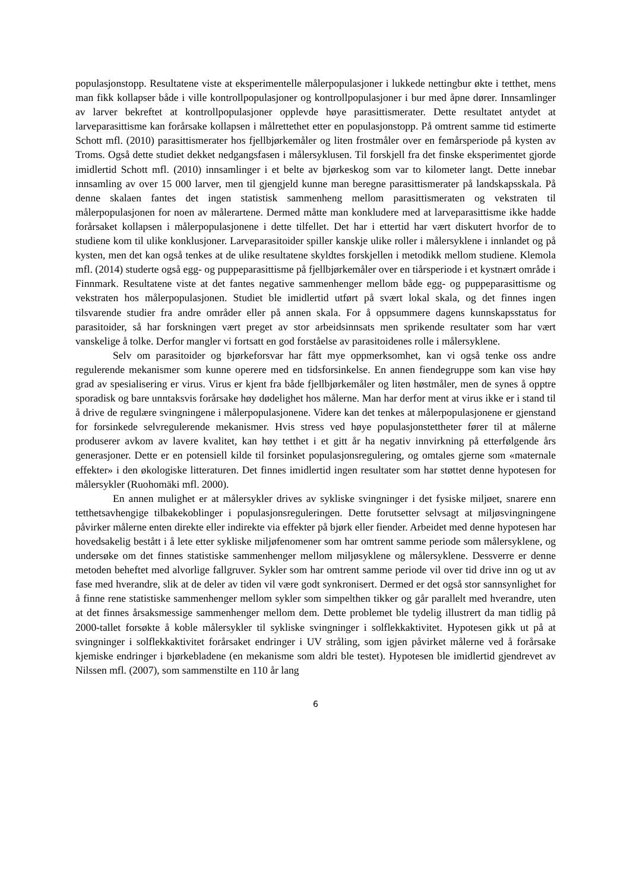populasjonstopp. Resultatene viste at eksperimentelle målerpopulasjoner i lukkede nettingbur økte i tetthet, mens man fikk kollapser både i ville kontrollpopulasjoner og kontrollpopulasjoner i bur med åpne dører. Innsamlinger av larver bekreftet at kontrollpopulasjoner opplevde høye parasittismerater. Dette resultatet antydet at larveparasittisme kan forårsake kollapsen i målrettethet etter en populasjonstopp. På omtrent samme tid estimerte Schott mfl. (2010) parasittismerater hos fjellbjørkemåler og liten frostmåler over en femårsperiode på kysten av Troms. Også dette studiet dekket nedgangsfasen i målersyklusen. Til forskjell fra det finske eksperimentet gjorde imidlertid Schott mfl. (2010) innsamlinger i et belte av bjørkeskog som var to kilometer langt. Dette innebar innsamling av over 15 000 larver, men til gjengjeld kunne man beregne parasittismerater på landskapsskala. På denne skalaen fantes det ingen statistisk sammenheng mellom parasittismeraten og vekstraten til målerpopulasjonen for noen av målerartene. Dermed måtte man konkludere med at larveparasittisme ikke hadde forårsaket kollapsen i målerpopulasjonene i dette tilfellet. Det har i ettertid har vært diskutert hvorfor de to studiene kom til ulike konklusjoner. Larveparasitoider spiller kanskje ulike roller i målersyklene i innlandet og på kysten, men det kan også tenkes at de ulike resultatene skyldtes forskjellen i metodikk mellom studiene. Klemola mfl. (2014) studerte også egg- og puppeparasittisme på fjellbjørkemåler over en tiårsperiode i et kystnært område i Finnmark. Resultatene viste at det fantes negative sammenhenger mellom både egg- og puppeparasittisme og vekstraten hos målerpopulasjonen. Studiet ble imidlertid utført på svært lokal skala, og det finnes ingen tilsvarende studier fra andre områder eller på annen skala. For å oppsummere dagens kunnskapsstatus for parasitoider, så har forskningen vært preget av stor arbeidsinnsats men sprikende resultater som har vært vanskelige å tolke. Derfor mangler vi fortsatt en god forståelse av parasitoidenes rolle i målersyklene.
Selv om parasitoider og bjørkeforsvar har fått mye oppmerksomhet, kan vi også tenke oss andre regulerende mekanismer som kunne operere med en tidsforsinkelse. En annen fiendegruppe som kan vise høy grad av spesialisering er virus. Virus er kjent fra både fjellbjørkemåler og liten høstmåler, men de synes å opptre sporadisk og bare unntaksvis forårsake høy dødelighet hos målerne. Man har derfor ment at virus ikke er i stand til å drive de regulære svingningene i målerpopulasjonene. Videre kan det tenkes at målerpopulasjonene er gjenstand for forsinkede selvregulerende mekanismer. Hvis stress ved høye populasjonstettheter fører til at målerne produserer avkom av lavere kvalitet, kan høy tetthet i et gitt år ha negativ innvirkning på etterfølgende års generasjoner. Dette er en potensiell kilde til forsinket populasjonsregulering, og omtales gjerne som «maternale effekter» i den økologiske litteraturen. Det finnes imidlertid ingen resultater som har støttet denne hypotesen for målersykler (Ruohomäki mfl. 2000).
En annen mulighet er at målersykler drives av sykliske svingninger i det fysiske miljøet, snarere enn tetthetsavhengige tilbakekoblinger i populasjonsreguleringen. Dette forutsetter selvsagt at miljøsvingningene påvirker målerne enten direkte eller indirekte via effekter på bjørk eller fiender. Arbeidet med denne hypotesen har hovedsakelig bestått i å lete etter sykliske miljøfenomener som har omtrent samme periode som målersyklene, og undersøke om det finnes statistiske sammenhenger mellom miljøsyklene og målersyklene. Dessverre er denne metoden beheftet med alvorlige fallgruver. Sykler som har omtrent samme periode vil over tid drive inn og ut av fase med hverandre, slik at de deler av tiden vil være godt synkronisert. Dermed er det også stor sannsynlighet for å finne rene statistiske sammenhenger mellom sykler som simpelthen tikker og går parallelt med hverandre, uten at det finnes årsaksmessige sammenhenger mellom dem. Dette problemet ble tydelig illustrert da man tidlig på 2000-tallet forsøkte å koble målersykler til sykliske svingninger i solflekkaktivitet. Hypotesen gikk ut på at svingninger i solflekkaktivitet forårsaket endringer i UV stråling, som igjen påvirket målerne ved å forårsake kjemiske endringer i bjørkebladene (en mekanisme som aldri ble testet). Hypotesen ble imidlertid gjendrevet av Nilssen mfl. (2007), som sammenstilte en 110 år lang
6